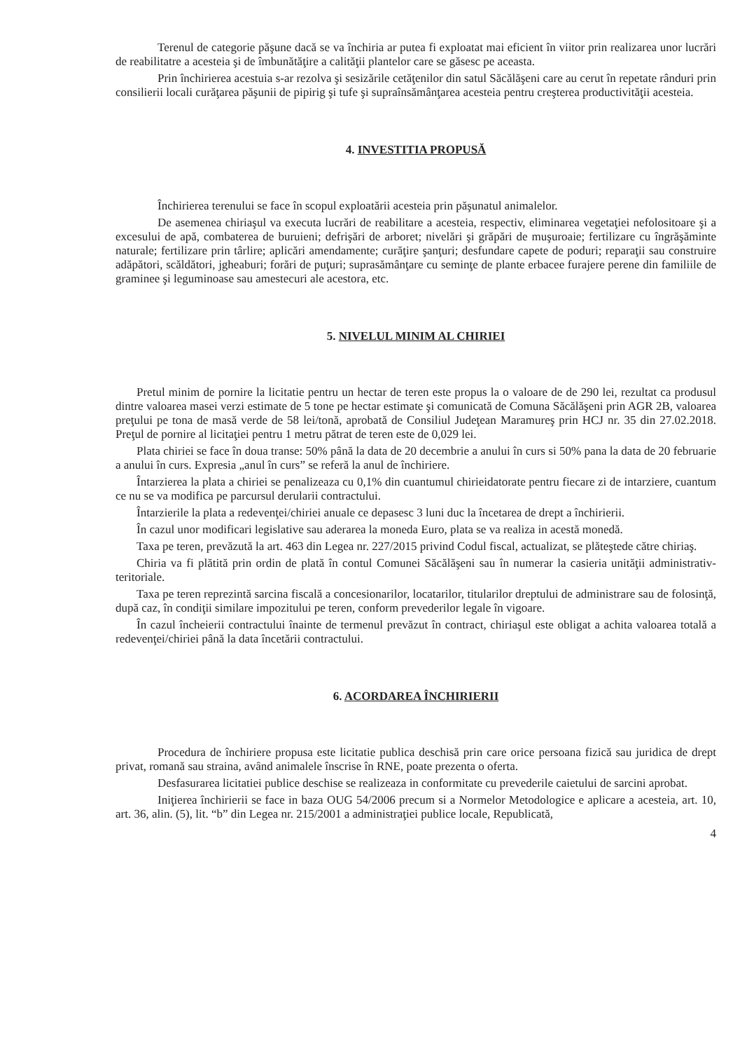Terenul de categorie păşune dacă se va închiria ar putea fi exploatat mai eficient în viitor prin realizarea unor lucrări de reabilitatre a acesteia şi de îmbunătăţire a calităţii plantelor care se găsesc pe aceasta.
Prin închirierea acestuia s-ar rezolva şi sesizările cetăţenilor din satul Săcălăşeni care au cerut în repetate rânduri prin consilierii locali curăţarea păşunii de pipirig şi tufe şi supraînsămânţarea acesteia pentru creşterea productivităţii acesteia.
4. INVESTITIA PROPUSĂ
Închirierea terenului se face în scopul exploatării acesteia prin păşunatul animalelor.
De asemenea chiriaşul va executa lucrări de reabilitare a acesteia, respectiv, eliminarea vegetaţiei nefolositoare şi a excesului de apă, combaterea de buruieni; defrişări de arboret; nivelări şi grăpări de muşuroaie; fertilizare cu îngrăşăminte naturale; fertilizare prin târlire; aplicări amendamente; curăţire şanţuri; desfundare capete de poduri; reparaţii sau construire adăpători, scăldători, jgheaburi; forări de puţuri; suprasămânţare cu seminţe de plante erbacee furajere perene din familiile de graminee şi leguminoase sau amestecuri ale acestora, etc.
5. NIVELUL MINIM AL CHIRIEI
Pretul minim de pornire la licitatie pentru un hectar de teren este propus la o valoare de de 290 lei, rezultat ca produsul dintre valoarea masei verzi estimate de 5 tone pe hectar estimate şi comunicată de Comuna Săcălăşeni prin AGR 2B, valoarea preţului pe tona de masă verde de 58 lei/tonă, aprobată de Consiliul Judeţean Maramureş prin HCJ nr. 35 din 27.02.2018. Preţul de pornire al licitaţiei pentru 1 metru pătrat de teren este de 0,029 lei.
Plata chiriei se face în doua transe: 50% până la data de 20 decembrie a anului în curs si 50% pana la data de 20 februarie a anului în curs. Expresia „anul în curs” se referă la anul de închiriere.
Întarzierea la plata a chiriei se penalizeaza cu 0,1% din cuantumul chirieidatorate pentru fiecare zi de intarziere, cuantum ce nu se va modifica pe parcursul derularii contractului.
Întarzierile la plata a redevenţei/chiriei anuale ce depasesc 3 luni duc la încetarea de drept a închirierii.
În cazul unor modificari legislative sau aderarea la moneda Euro, plata se va realiza in acestă monedă.
Taxa pe teren, prevăzută la art. 463 din Legea nr. 227/2015 privind Codul fiscal, actualizat, se plăteştede către chiriaş.
Chiria va fi plătită prin ordin de plată în contul Comunei Săcălăşeni sau în numerar la casieria unităţii administrativ-teritoriale.
Taxa pe teren reprezintă sarcina fiscală a concesionarilor, locatarilor, titularilor dreptului de administrare sau de folosinţă, după caz, în condiţii similare impozitului pe teren, conform prevederilor legale în vigoare.
În cazul încheierii contractului înainte de termenul prevăzut în contract, chiriaşul este obligat a achita valoarea totală a redevenţei/chiriei până la data încetării contractului.
6. ACORDAREA ÎNCHIRIERII
Procedura de închiriere propusa este licitatie publica deschisă prin care orice persoana fizică sau juridica de drept privat, romană sau straina, avȃnd animalele înscrise în RNE, poate prezenta o oferta.
Desfasurarea licitatiei publice deschise se realizeaza in conformitate cu prevederile caietului de sarcini aprobat.
Iniţierea închirierii se face in baza OUG 54/2006 precum si a Normelor Metodologice e aplicare a acesteia, art. 10, art. 36, alin. (5), lit. “b” din Legea nr. 215/2001 a administraţiei publice locale, Republicată,
4